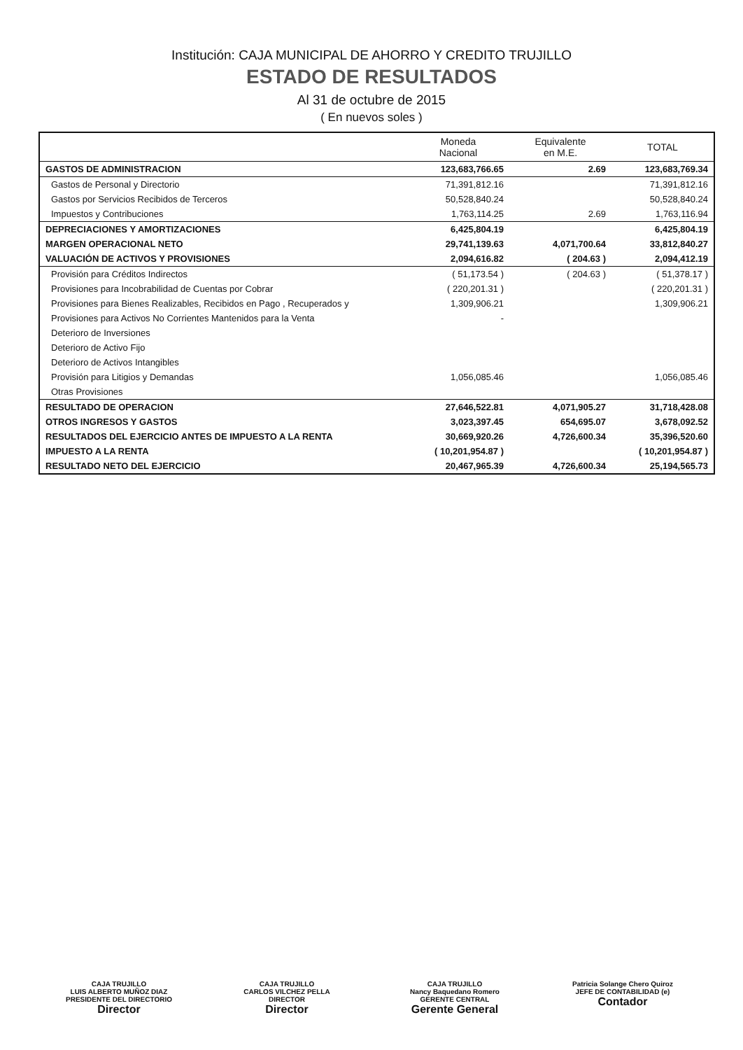Institución: CAJA MUNICIPAL DE AHORRO Y CREDITO TRUJILLO
ESTADO DE RESULTADOS
Al 31 de octubre de 2015
( En nuevos soles )
| | Moneda Nacional | Equivalente en M.E. | TOTAL |
| --- | --- | --- | --- |
| GASTOS DE ADMINISTRACION | 123,683,766.65 | 2.69 | 123,683,769.34 |
| Gastos de Personal y Directorio | 71,391,812.16 | | 71,391,812.16 |
| Gastos por Servicios Recibidos de Terceros | 50,528,840.24 | | 50,528,840.24 |
| Impuestos y Contribuciones | 1,763,114.25 | 2.69 | 1,763,116.94 |
| DEPRECIACIONES Y AMORTIZACIONES | 6,425,804.19 | | 6,425,804.19 |
| MARGEN OPERACIONAL NETO | 29,741,139.63 | 4,071,700.64 | 33,812,840.27 |
| VALUACIÓN DE ACTIVOS Y PROVISIONES | 2,094,616.82 | ( 204.63 ) | 2,094,412.19 |
| Provisión para Créditos Indirectos | ( 51,173.54 ) | ( 204.63 ) | ( 51,378.17 ) |
| Provisiones para Incobrabilidad de Cuentas por Cobrar | ( 220,201.31 ) | | ( 220,201.31 ) |
| Provisiones para Bienes Realizables, Recibidos en Pago , Recuperados y | 1,309,906.21 | | 1,309,906.21 |
| Provisiones para Activos No Corrientes Mantenidos para la Venta | - | | |
| Deterioro de Inversiones | | | |
| Deterioro de Activo Fijo | | | |
| Deterioro de Activos Intangibles | | | |
| Provisión para Litigios y Demandas | 1,056,085.46 | | 1,056,085.46 |
| Otras Provisiones | | | |
| RESULTADO DE OPERACION | 27,646,522.81 | 4,071,905.27 | 31,718,428.08 |
| OTROS INGRESOS Y GASTOS | 3,023,397.45 | 654,695.07 | 3,678,092.52 |
| RESULTADOS DEL EJERCICIO ANTES DE IMPUESTO A LA RENTA | 30,669,920.26 | 4,726,600.34 | 35,396,520.60 |
| IMPUESTO A LA RENTA | ( 10,201,954.87 ) | | ( 10,201,954.87 ) |
| RESULTADO NETO DEL EJERCICIO | 20,467,965.39 | 4,726,600.34 | 25,194,565.73 |
CAJA TRUJILLO
LUIS ALBERTO MUÑOZ DIAZ
PRESIDENTE DEL DIRECTORIO
Director
CAJA TRUJILLO
CARLOS VILCHEZ PELLA
DIRECTOR
Director
CAJA TRUJILLO
Nancy Baquedano Romero
GERENTE CENTRAL
Gerente General
Patricia Solange Chero Quiroz
JEFE DE CONTABILIDAD (e)
Contador